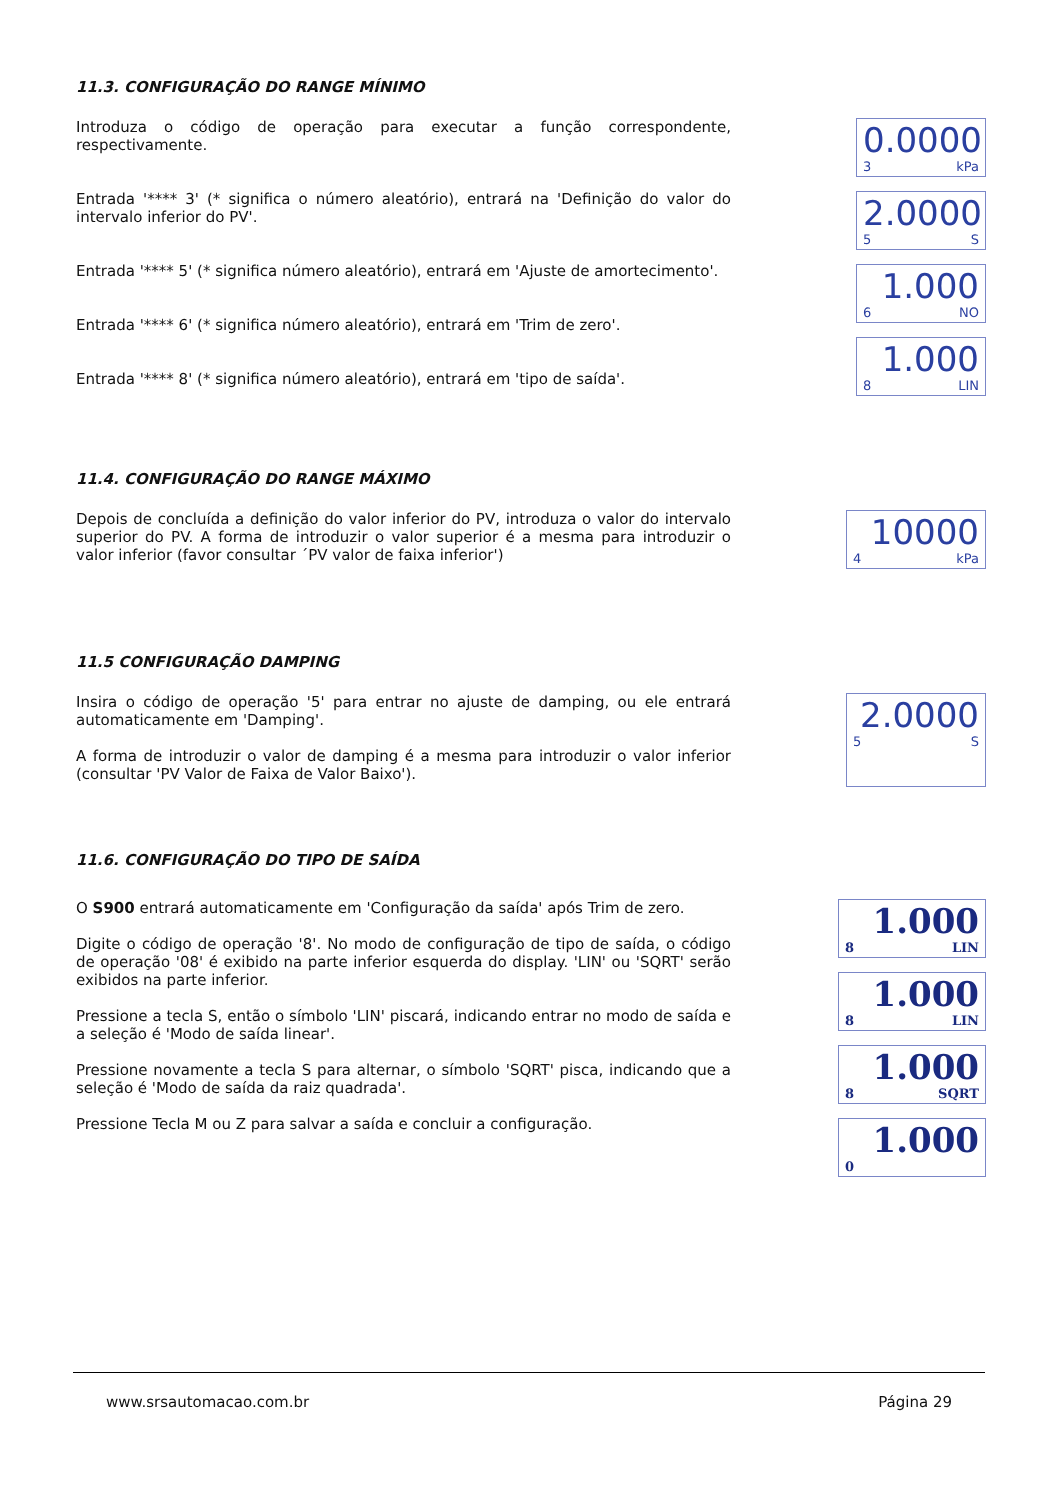11.3. CONFIGURAÇÃO DO RANGE MÍNIMO
Introduza o código de operação para executar a função correspondente, respectivamente.
Entrada '**** 3' (* significa o número aleatório), entrará na 'Definição do valor do intervalo inferior do PV'.
Entrada '**** 5' (* significa número aleatório), entrará em 'Ajuste de amortecimento'.
Entrada '**** 6' (* significa número aleatório), entrará em 'Trim de zero'.
Entrada '**** 8' (* significa número aleatório), entrará em 'tipo de saída'.
0.0000
3 kPa
2.0000
5 S
1.000
6 NO
1.000
8 LIN
11.4. CONFIGURAÇÃO DO RANGE MÁXIMO
Depois de concluída a definição do valor inferior do PV, introduza o valor do intervalo superior do PV. A forma de introduzir o valor superior é a mesma para introduzir o valor inferior (favor consultar ´PV valor de faixa inferior')
10000
4 kPa
11.5 CONFIGURAÇÃO DAMPING
Insira o código de operação '5' para entrar no ajuste de damping, ou ele entrará automaticamente em 'Damping'.
A forma de introduzir o valor de damping é a mesma para introduzir o valor inferior (consultar 'PV Valor de Faixa de Valor Baixo').
2.0000
5 S
11.6. CONFIGURAÇÃO DO TIPO DE SAÍDA
O S900 entrará automaticamente em 'Configuração da saída' após Trim de zero.
Digite o código de operação '8'. No modo de configuração de tipo de saída, o código de operação '08' é exibido na parte inferior esquerda do display. 'LIN' ou 'SQRT' serão exibidos na parte inferior.
Pressione a tecla S, então o símbolo 'LIN' piscará, indicando entrar no modo de saída e a seleção é 'Modo de saída linear'.
Pressione novamente a tecla S para alternar, o símbolo 'SQRT' pisca, indicando que a seleção é 'Modo de saída da raiz quadrada'.
Pressione Tecla M ou Z para salvar a saída e concluir a configuração.
1.000
8 LIN
1.000
8 LIN
1.000
8 SQRT
1.000
0
www.srsautomacao.com.br Página 29